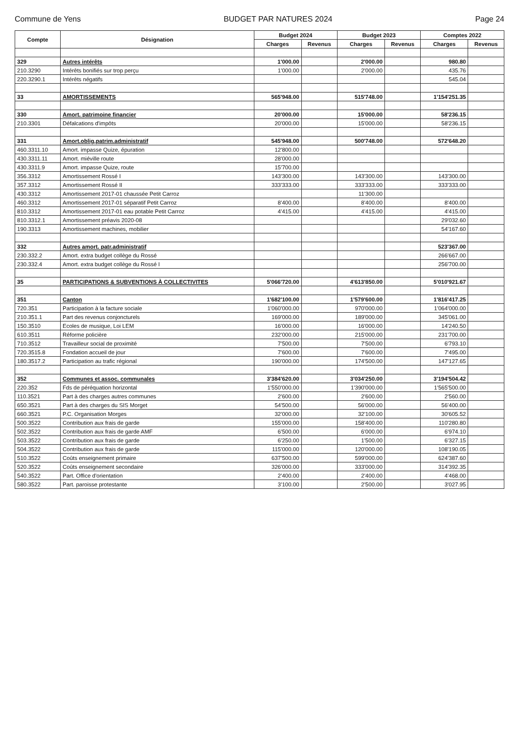Commune de Yens BUDGET PAR NATURES 2024 Page 24
| Compte | Désignation | Budget 2024 | | Budget 2023 | | Comptes 2022 | |
| --- | --- | --- | --- | --- | --- | --- | --- |
| | | Charges | Revenus | Charges | Revenus | Charges | Revenus |
| 329 | Autres intérêts | 1'000.00 | | 2'000.00 | | 980.80 | |
| 210.3290 | Intérêts bonifiés sur trop perçu | 1'000.00 | | 2'000.00 | | 435.76 | |
| 220.3290.1 | Intérêts négatifs | | | | | 545.04 | |
| 33 | AMORTISSEMENTS | 565'948.00 | | 515'748.00 | | 1'154'251.35 | |
| 330 | Amort. patrimoine financier | 20'000.00 | | 15'000.00 | | 58'236.15 | |
| 210.3301 | Défalcations d'impôts | 20'000.00 | | 15'000.00 | | 58'236.15 | |
| 331 | Amort.oblig.patrim.administratif | 545'948.00 | | 500'748.00 | | 572'648.20 | |
| 460.3311.10 | Amort. impasse Quize, épuration | 12'800.00 | | | | | |
| 430.3311.11 | Amort. miéville route | 28'000.00 | | | | | |
| 430.3311.9 | Amort. impasse Quize, route | 15'700.00 | | | | | |
| 356.3312 | Amortissement Rossé I | 143'300.00 | | 143'300.00 | | 143'300.00 | |
| 357.3312 | Amortissement Rossé II | 333'333.00 | | 333'333.00 | | 333'333.00 | |
| 430.3312 | Amortissement 2017-01 chaussée Petit Carroz | | | 11'300.00 | | | |
| 460.3312 | Amortissement 2017-01 séparatif Petit Carroz | 8'400.00 | | 8'400.00 | | 8'400.00 | |
| 810.3312 | Amortissement 2017-01 eau potable Petit Carroz | 4'415.00 | | 4'415.00 | | 4'415.00 | |
| 810.3312.1 | Amortissement préavis 2020-08 | | | | | 29'032.60 | |
| 190.3313 | Amortissement machines, mobilier | | | | | 54'167.60 | |
| 332 | Autres amort. patr.administratif | | | | | 523'367.00 | |
| 230.332.2 | Amort. extra budget collège du Rossé | | | | | 266'667.00 | |
| 230.332.4 | Amort. extra budget collège du Rossé I | | | | | 256'700.00 | |
| 35 | PARTICIPATIONS & SUBVENTIONS À COLLECTIVITES | 5'066'720.00 | | 4'613'850.00 | | 5'010'921.67 | |
| 351 | Canton | 1'682'100.00 | | 1'579'600.00 | | 1'816'417.25 | |
| 720.351 | Participation à la facture sociale | 1'060'000.00 | | 970'000.00 | | 1'064'000.00 | |
| 210.351.1 | Part des revenus conjoncturels | 169'000.00 | | 189'000.00 | | 345'061.00 | |
| 150.3510 | Ecoles de musique, Loi LEM | 16'000.00 | | 16'000.00 | | 14'240.50 | |
| 610.3511 | Réforme policière | 232'000.00 | | 215'000.00 | | 231'700.00 | |
| 710.3512 | Travailleur social de proximité | 7'500.00 | | 7'500.00 | | 6'793.10 | |
| 720.3515.8 | Fondation accueil de jour | 7'600.00 | | 7'600.00 | | 7'495.00 | |
| 180.3517.2 | Participation au trafic régional | 190'000.00 | | 174'500.00 | | 147'127.65 | |
| 352 | Communes et assoc. communales | 3'384'620.00 | | 3'034'250.00 | | 3'194'504.42 | |
| 220.352 | Fds de péréquation horizontal | 1'550'000.00 | | 1'390'000.00 | | 1'565'500.00 | |
| 110.3521 | Part à des charges autres communes | 2'600.00 | | 2'600.00 | | 2'560.00 | |
| 650.3521 | Part à des charges du SIS Morget | 54'500.00 | | 56'000.00 | | 56'400.00 | |
| 660.3521 | P.C. Organisation Morges | 32'000.00 | | 32'100.00 | | 30'605.52 | |
| 500.3522 | Contribution aux frais de garde | 155'000.00 | | 158'400.00 | | 110'280.80 | |
| 502.3522 | Contribution aux frais de garde AMF | 6'500.00 | | 6'000.00 | | 6'974.10 | |
| 503.3522 | Contribution aux frais de garde | 6'250.00 | | 1'500.00 | | 6'327.15 | |
| 504.3522 | Contribution aux frais de garde | 115'000.00 | | 120'000.00 | | 108'190.05 | |
| 510.3522 | Coûts enseignement primaire | 637'500.00 | | 599'000.00 | | 624'387.60 | |
| 520.3522 | Coûts enseignement secondaire | 326'000.00 | | 333'000.00 | | 314'392.35 | |
| 540.3522 | Part. Office d'orientation | 2'400.00 | | 2'400.00 | | 4'468.00 | |
| 580.3522 | Part. paroisse protestante | 3'100.00 | | 2'500.00 | | 3'027.95 | |